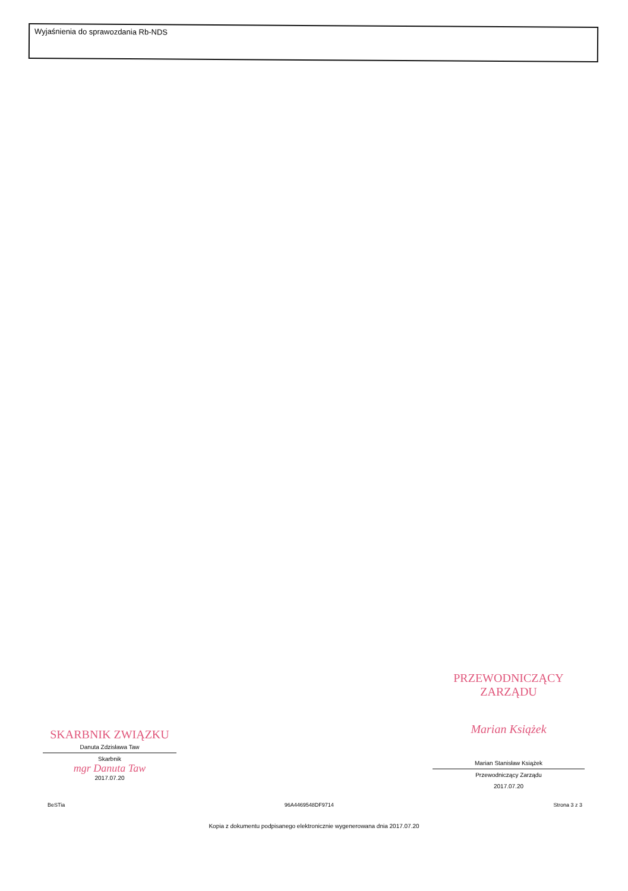Wyjaśnienia do sprawozdania Rb-NDS
SKARBNIK ZWIĄZKU
Danuta Zdzisława Taw
Skarbnik
mgr Danuta Taw
2017.07.20
PRZEWODNICZĄCY ZARZĄDU
Marian Książek
Marian Stanisław Książek
Przewodniczący Zarządu
2017.07.20
BeSTia 96A4469548DF9714 Strona 3 z 3
Kopia z dokumentu podpisanego elektronicznie wygenerowana dnia 2017.07.20